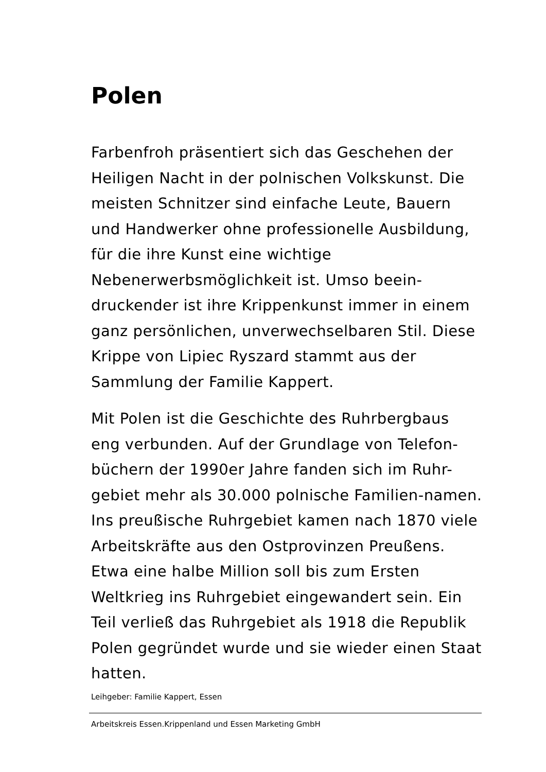Polen
Farbenfroh präsentiert sich das Geschehen der Heiligen Nacht in der polnischen Volkskunst. Die meisten Schnitzer sind einfache Leute, Bauern und Handwerker ohne professionelle Ausbildung, für die ihre Kunst eine wichtige Nebenerwerbsmöglichkeit ist. Umso beein-druckender ist ihre Krippenkunst immer in einem ganz persönlichen, unverwechselbaren Stil. Diese Krippe von Lipiec Ryszard stammt aus der Sammlung der Familie Kappert.
Mit Polen ist die Geschichte des Ruhrbergbaus eng verbunden. Auf der Grundlage von Telefon-büchern der 1990er Jahre fanden sich im Ruhr-gebiet mehr als 30.000 polnische Familien-namen. Ins preußische Ruhrgebiet kamen nach 1870 viele Arbeitskräfte aus den Ostprovinzen Preußens. Etwa eine halbe Million soll bis zum Ersten Weltkrieg ins Ruhrgebiet eingewandert sein. Ein Teil verließ das Ruhrgebiet als 1918 die Republik Polen gegründet wurde und sie wieder einen Staat hatten.
Leihgeber: Familie Kappert, Essen
Arbeitskreis Essen.Krippenland und Essen Marketing GmbH